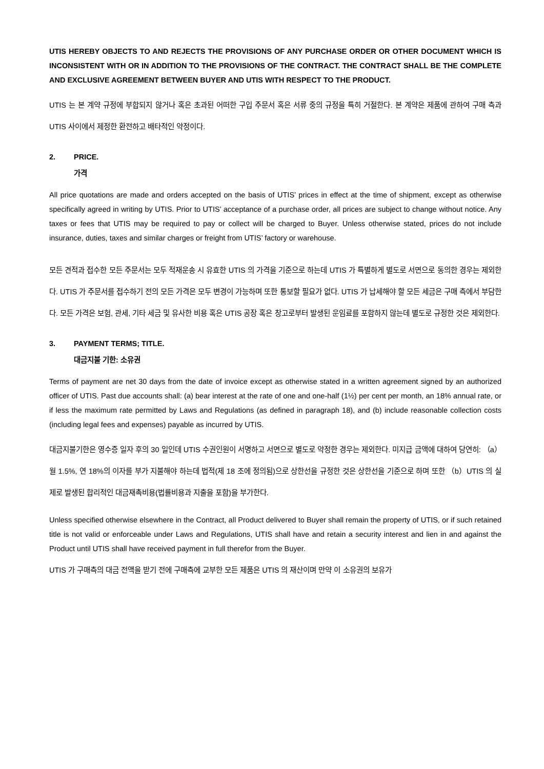UTIS HEREBY OBJECTS TO AND REJECTS THE PROVISIONS OF ANY PURCHASE ORDER OR OTHER DOCUMENT WHICH IS INCONSISTENT WITH OR IN ADDITION TO THE PROVISIONS OF THE CONTRACT. THE CONTRACT SHALL BE THE COMPLETE AND EXCLUSIVE AGREEMENT BETWEEN BUYER AND UTIS WITH RESPECT TO THE PRODUCT.
UTIS 는 본 계약 규정에 부합되지 않거나 혹은 초과된 어떠한 구입 주문서 혹은 서류 중의 규정을 특히 거절한다. 본 계약은 제품에 관하여 구매 측과 UTIS 사이에서 제정한 환전하고 배타적인 약정이다.
2. PRICE.
가격
All price quotations are made and orders accepted on the basis of UTIS’ prices in effect at the time of shipment, except as otherwise specifically agreed in writing by UTIS. Prior to UTIS’ acceptance of a purchase order, all prices are subject to change without notice. Any taxes or fees that UTIS may be required to pay or collect will be charged to Buyer. Unless otherwise stated, prices do not include insurance, duties, taxes and similar charges or freight from UTIS’ factory or warehouse.
모든 견적과 접수한 모든 주문서는 모두 적재운송 시 유효한 UTIS 의 가격을 기준으로 하는데 UTIS 가 특별하게 별도로 서면으로 동의한 경우는 제외한다. UTIS 가 주문서를 접수하기 전의 모든 가격은 모두 변경이 가능하며 또한 통보할 필요가 없다. UTIS 가 납세해야 할 모든 세금은 구매 측에서 부담한다. 모든 가격은 보험, 관세, 기타 세금 및 유사한 비용 혹은 UTIS 공장 혹은 창고로부터 발생된 운임료를 포함하지 않는데 별도로 규정한 것은 제외한다.
3. PAYMENT TERMS; TITLE.
대금지불 기한: 소유권
Terms of payment are net 30 days from the date of invoice except as otherwise stated in a written agreement signed by an authorized officer of UTIS. Past due accounts shall: (a) bear interest at the rate of one and one-half (1½) per cent per month, an 18% annual rate, or if less the maximum rate permitted by Laws and Regulations (as defined in paragraph 18), and (b) include reasonable collection costs (including legal fees and expenses) payable as incurred by UTIS.
대금지불기한은 영수증 일자 후의 30 일인데 UTIS 수권인원이 서명하고 서면으로 별도로 약정한 경우는 제외한다. 미지급 금액에 대하여 당연히: （a）월 1.5%, 연 18%의 이자를 부가 지불해야 하는데 법적(제 18 조에 정의됨)으로 상한선을 규정한 것은 상한선을 기준으로 하며 또한 （b）UTIS 의 실제로 발생된 합리적인 대금재촉비용(법률비용과 지출을 포함)을 부가한다.
Unless specified otherwise elsewhere in the Contract, all Product delivered to Buyer shall remain the property of UTIS, or if such retained title is not valid or enforceable under Laws and Regulations, UTIS shall have and retain a security interest and lien in and against the Product until UTIS shall have received payment in full therefor from the Buyer.
UTIS 가 구매측의 대금 전액을 받기 전에 구매측에 교부한 모든 제품은 UTIS 의 재산이며 만약 이 소유권의 보유가